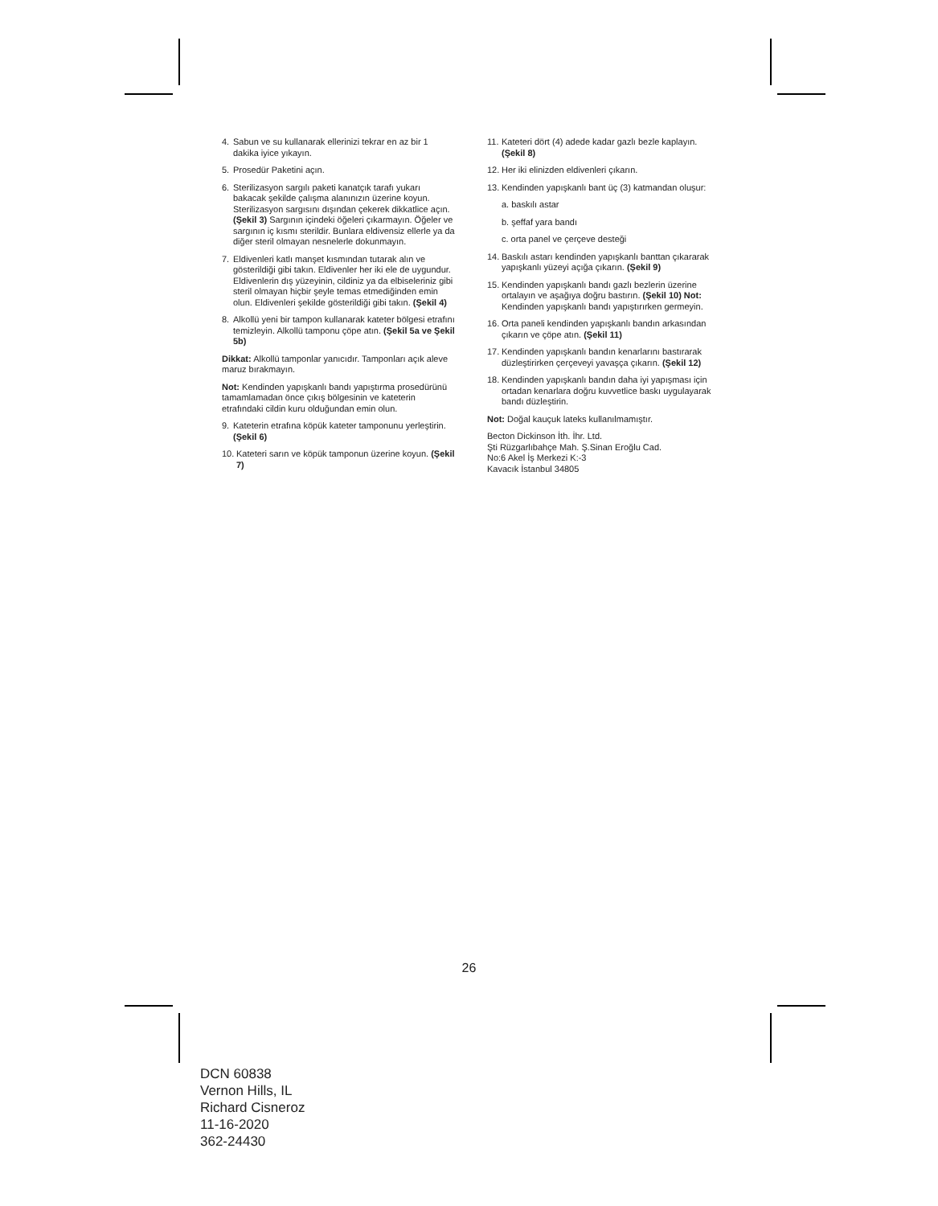4. Sabun ve su kullanarak ellerinizi tekrar en az bir 1 dakika iyice yıkayın.
5. Prosedür Paketini açın.
6. Sterilizasyon sargılı paketi kanatçık tarafı yukarı bakacak şekilde çalışma alanınızın üzerine koyun. Sterilizasyon sargısını dışından çekerek dikkatlice açın. (Şekil 3) Sargının içindeki öğeleri çıkarmayın. Öğeler ve sargının iç kısmı sterildir. Bunlara eldivensiz ellerle ya da diğer steril olmayan nesnelerle dokunmayın.
7. Eldivenleri katlı manşet kısmından tutarak alın ve gösterildiği gibi takın. Eldivenler her iki ele de uygundur. Eldivenlerin dış yüzeyinin, cildiniz ya da elbiseleriniz gibi steril olmayan hiçbir şeyle temas etmediğinden emin olun. Eldivenleri şekilde gösterildiği gibi takın. (Şekil 4)
8. Alkollü yeni bir tampon kullanarak kateter bölgesi etrafını temizleyin. Alkollü tamponu çöpe atın. (Şekil 5a ve Şekil 5b)
Dikkat: Alkollü tamponlar yanıcıdır. Tamponları açık aleve maruz bırakmayın.
Not: Kendinden yapışkanlı bandı yapıştırma prosedürünü tamamlamadan önce çıkış bölgesinin ve kateterin etrafındaki cildin kuru olduğundan emin olun.
9. Kateterin etrafına köpük kateter tamponunu yerleştirin. (Şekil 6)
10. Kateteri sarın ve köpük tamponun üzerine koyun. (Şekil 7)
11. Kateteri dört (4) adede kadar gazlı bezle kaplayın. (Şekil 8)
12. Her iki elinizden eldivenleri çıkarın.
13. Kendinden yapışkanlı bant üç (3) katmandan oluşur:
a. baskılı astar
b. şeffaf yara bandı
c. orta panel ve çerçeve desteği
14. Baskılı astarı kendinden yapışkanlı banttan çıkararak yapışkanlı yüzeyi açığa çıkarın. (Şekil 9)
15. Kendinden yapışkanlı bandı gazlı bezlerin üzerine ortalayın ve aşağıya doğru bastırın. (Şekil 10) Not: Kendinden yapışkanlı bandı yapıştırırken germeyin.
16. Orta paneli kendinden yapışkanlı bandın arkasından çıkarın ve çöpe atın. (Şekil 11)
17. Kendinden yapışkanlı bandın kenarlarını bastırarak düzleştirirken çerçeveyi yavaşça çıkarın. (Şekil 12)
18. Kendinden yapışkanlı bandın daha iyi yapışması için ortadan kenarlara doğru kuvvetlice baskı uygulayarak bandı düzleştirin.
Not: Doğal kauçuk lateks kullanılmamıştır.
Becton Dickinson İth. İhr. Ltd.
Şti Rüzgarlıbahçe Mah. Ş.Sinan Eroğlu Cad.
No:6 Akel İş Merkezi K:-3
Kavacık İstanbul 34805
26
DCN 60838
Vernon Hills, IL
Richard Cisneroz
11-16-2020
362-24430